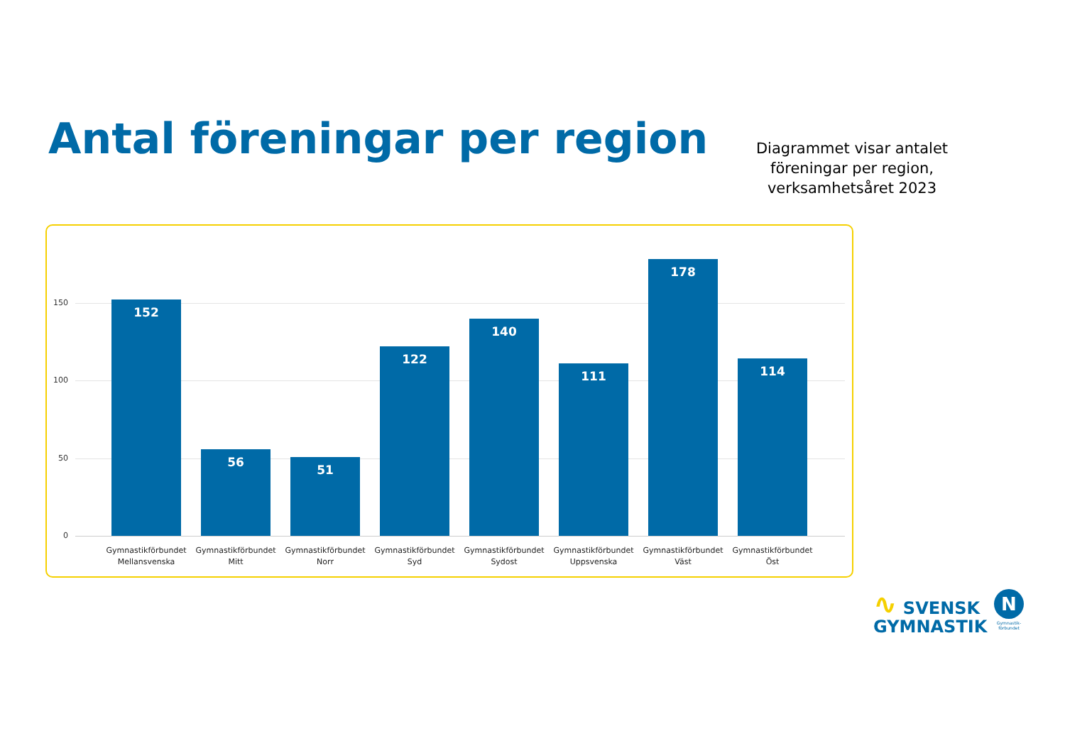Antal föreningar per region
Diagrammet visar antalet föreningar per region, verksamhetsåret 2023
150
100
50
0 152 56 51 122 140 111 178 114
Gymnastikförbundet Mellansvenska
Gymnastikförbundet Mitt
Gymnastikförbundet Norr
Gymnastikförbundet Syd
Gymnastikförbundet Sydost
Gymnastikförbundet Uppsvenska
Gymnastikförbundet Väst
Gymnastikförbundet Öst
∿ SVENSK
GYMNASTIK
N
Gymnastik-förbundet